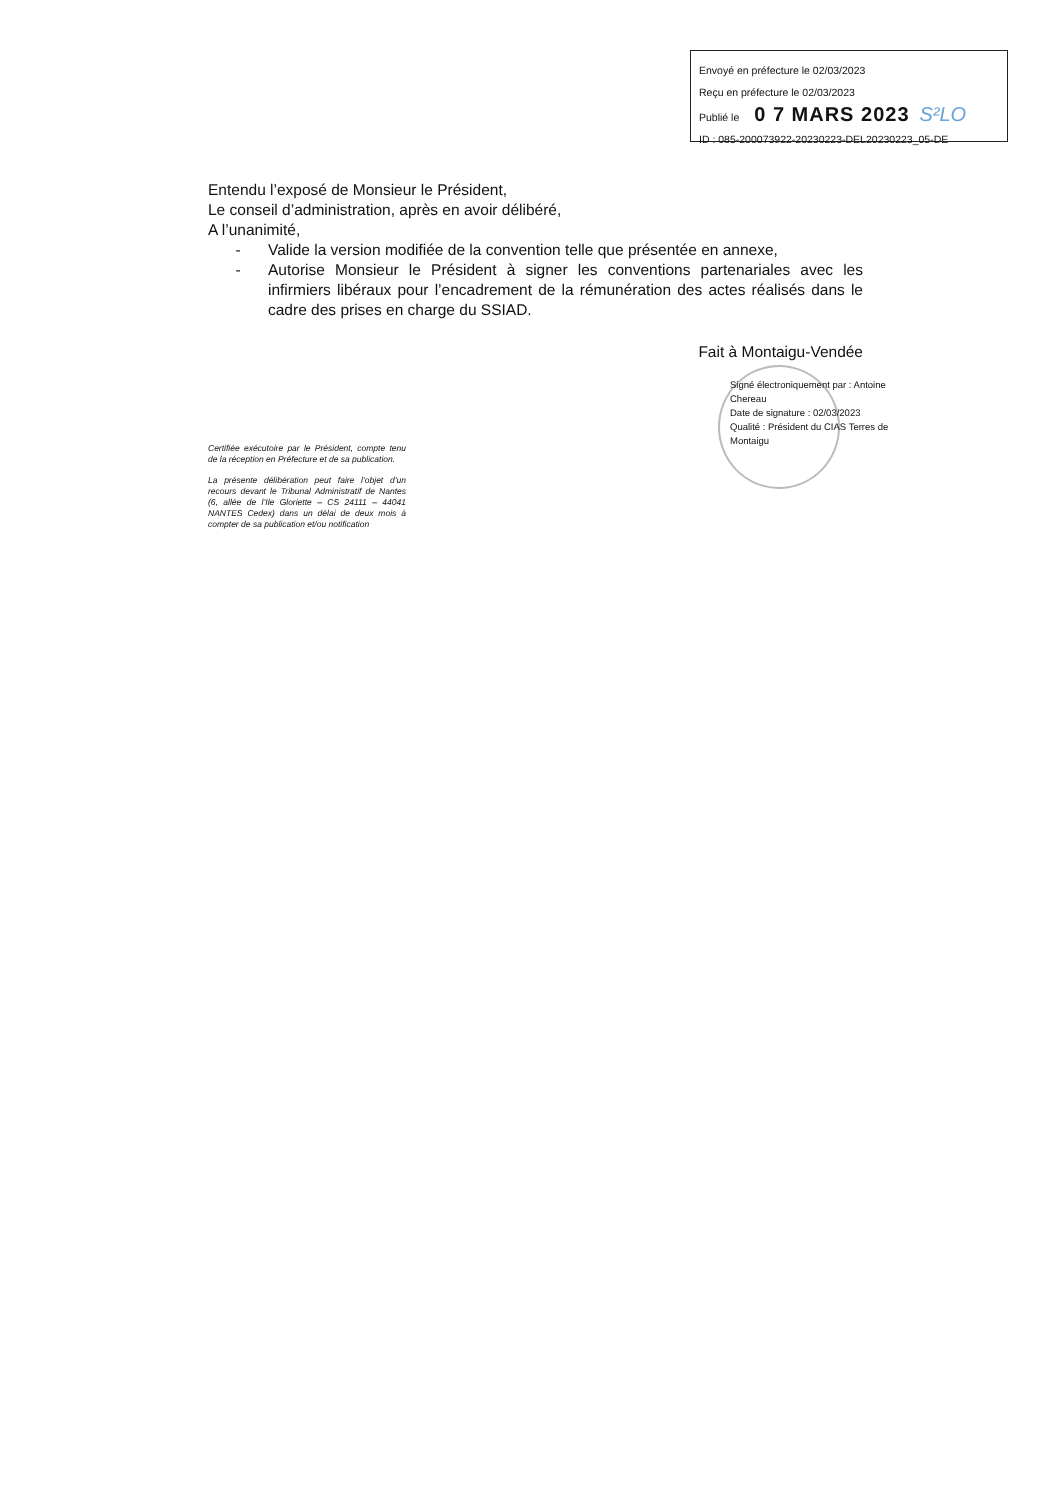Envoyé en préfecture le 02/03/2023
Reçu en préfecture le 02/03/2023
Publié le 0 7 MARS 2023 S²LO
ID : 085-200073922-20230223-DEL20230223_05-DE
Entendu l’exposé de Monsieur le Président,
Le conseil d’administration, après en avoir délibéré,
A l’unanimité,
- Valide la version modifiée de la convention telle que présentée en annexe,
- Autorise Monsieur le Président à signer les conventions partenariales avec les infirmiers libéraux pour l’encadrement de la rémunération des actes réalisés dans le cadre des prises en charge du SSIAD.
Fait à Montaigu-Vendée
Signé électroniquement par : Antoine Chereau
Date de signature : 02/03/2023
Qualité : Président du CIAS Terres de Montaigu
Certifiée exécutoire par le Président, compte tenu de la réception en Préfecture et de sa publication.
La présente délibération peut faire l’objet d’un recours devant le Tribunal Administratif de Nantes (6, allée de l’Ile Gloriette – CS 24111 – 44041 NANTES Cedex) dans un délai de deux mois à compter de sa publication et/ou notification